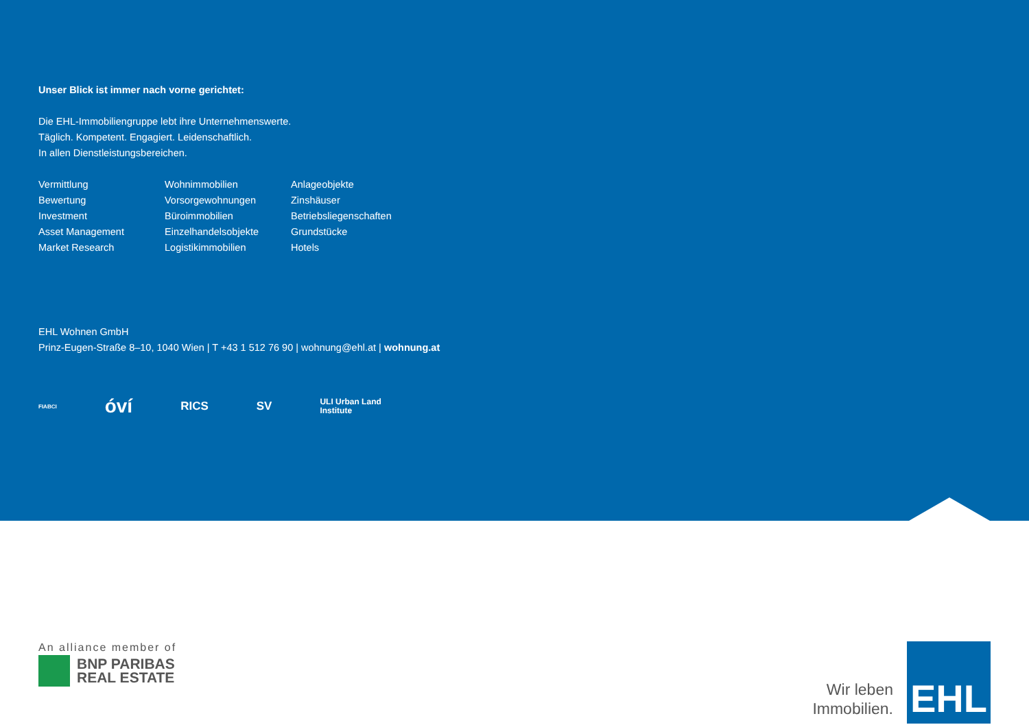Unser Blick ist immer nach vorne gerichtet:
Die EHL-Immobiliengruppe lebt ihre Unternehmenswerte.
Täglich. Kompetent. Engagiert. Leidenschaftlich.
In allen Dienstleistungsbereichen.
Vermittlung
Bewertung
Investment
Asset Management
Market Research
Wohnimmobilien
Vorsorgewohnungen
Büroimmobilien
Einzelhandelsobjekte
Logistikimmobilien
Anlageobjekte
Zinshäuser
Betriebsliegenschaften
Grundstücke
Hotels
EHL Wohnen GmbH
Prinz-Eugen-Straße 8–10, 1040 Wien | T +43 1 512 76 90 | wohnung@ehl.at | wohnung.at
FIABCI óví RICS SV ULI Urban Land
Institute
An alliance member of
BNP PARIBAS
REAL ESTATE
Wir leben
Immobilien.
EHL